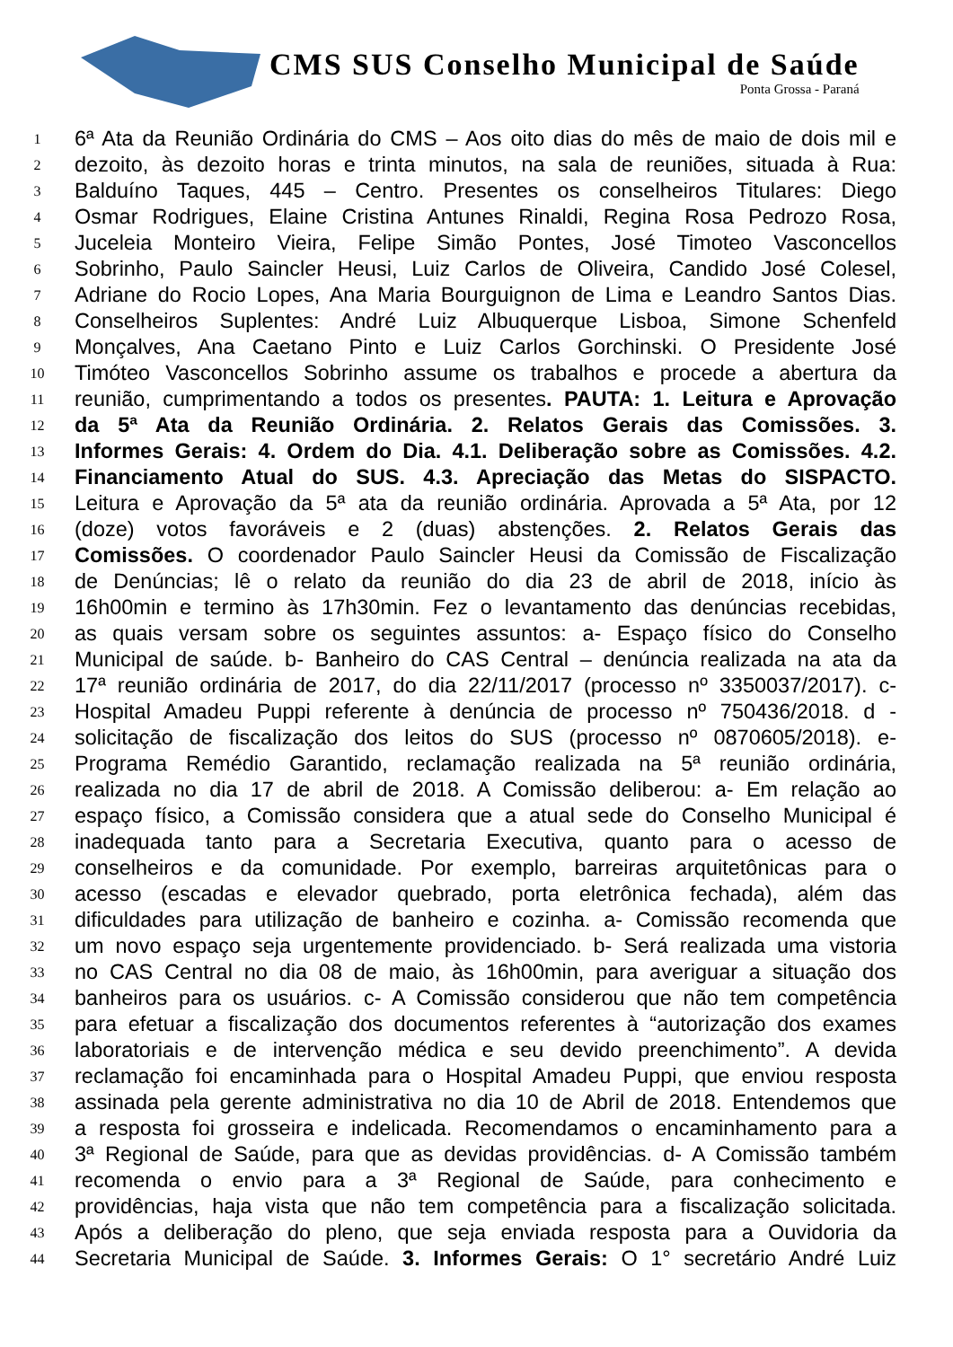CMS SUS Conselho Municipal de Saúde
Ponta Grossa - Paraná
1 6ª Ata da Reunião Ordinária do CMS – Aos oito dias do mês de maio de dois mil e
2 dezoito, às dezoito horas e trinta minutos, na sala de reuniões, situada à Rua:
3 Balduíno Taques, 445 – Centro. Presentes os conselheiros Titulares: Diego
4 Osmar Rodrigues, Elaine Cristina Antunes Rinaldi, Regina Rosa Pedrozo Rosa,
5 Juceleia Monteiro Vieira, Felipe Simão Pontes, José Timoteo Vasconcellos
6 Sobrinho, Paulo Saincler Heusi, Luiz Carlos de Oliveira, Candido José Colesel,
7 Adriane do Rocio Lopes, Ana Maria Bourguignon de Lima e Leandro Santos Dias.
8 Conselheiros Suplentes: André Luiz Albuquerque Lisboa, Simone Schenfeld
9 Monçalves, Ana Caetano Pinto e Luiz Carlos Gorchinski. O Presidente José
10 Timóteo Vasconcellos Sobrinho assume os trabalhos e procede a abertura da
11 reunião, cumprimentando a todos os presentes. PAUTA: 1. Leitura e Aprovação
12 da 5ª Ata da Reunião Ordinária. 2. Relatos Gerais das Comissões. 3.
13 Informes Gerais: 4. Ordem do Dia. 4.1. Deliberação sobre as Comissões. 4.2.
14 Financiamento Atual do SUS. 4.3. Apreciação das Metas do SISPACTO.
15 Leitura e Aprovação da 5ª ata da reunião ordinária. Aprovada a 5ª Ata, por 12
16 (doze) votos favoráveis e 2 (duas) abstenções. 2. Relatos Gerais das
17 Comissões. O coordenador Paulo Saincler Heusi da Comissão de Fiscalização
18 de Denúncias; lê o relato da reunião do dia 23 de abril de 2018, início às
19 16h00min e termino às 17h30min. Fez o levantamento das denúncias recebidas,
20 as quais versam sobre os seguintes assuntos: a- Espaço físico do Conselho
21 Municipal de saúde. b- Banheiro do CAS Central – denúncia realizada na ata da
22 17ª reunião ordinária de 2017, do dia 22/11/2017 (processo nº 3350037/2017). c-
23 Hospital Amadeu Puppi referente à denúncia de processo nº 750436/2018. d -
24 solicitação de fiscalização dos leitos do SUS (processo nº 0870605/2018). e-
25 Programa Remédio Garantido, reclamação realizada na 5ª reunião ordinária,
26 realizada no dia 17 de abril de 2018. A Comissão deliberou: a- Em relação ao
27 espaço físico, a Comissão considera que a atual sede do Conselho Municipal é
28 inadequada tanto para a Secretaria Executiva, quanto para o acesso de
29 conselheiros e da comunidade. Por exemplo, barreiras arquitetônicas para o
30 acesso (escadas e elevador quebrado, porta eletrônica fechada), além das
31 dificuldades para utilização de banheiro e cozinha. a- Comissão recomenda que
32 um novo espaço seja urgentemente providenciado. b- Será realizada uma vistoria
33 no CAS Central no dia 08 de maio, às 16h00min, para averiguar a situação dos
34 banheiros para os usuários. c- A Comissão considerou que não tem competência
35 para efetuar a fiscalização dos documentos referentes à “autorização dos exames
36 laboratoriais e de intervenção médica e seu devido preenchimento”. A devida
37 reclamação foi encaminhada para o Hospital Amadeu Puppi, que enviou resposta
38 assinada pela gerente administrativa no dia 10 de Abril de 2018. Entendemos que
39 a resposta foi grosseira e indelicada. Recomendamos o encaminhamento para a
40 3ª Regional de Saúde, para que as devidas providências. d- A Comissão também
41 recomenda o envio para a 3ª Regional de Saúde, para conhecimento e
42 providências, haja vista que não tem competência para a fiscalização solicitada.
43 Após a deliberação do pleno, que seja enviada resposta para a Ouvidoria da
44 Secretaria Municipal de Saúde. 3. Informes Gerais: O 1° secretário André Luiz